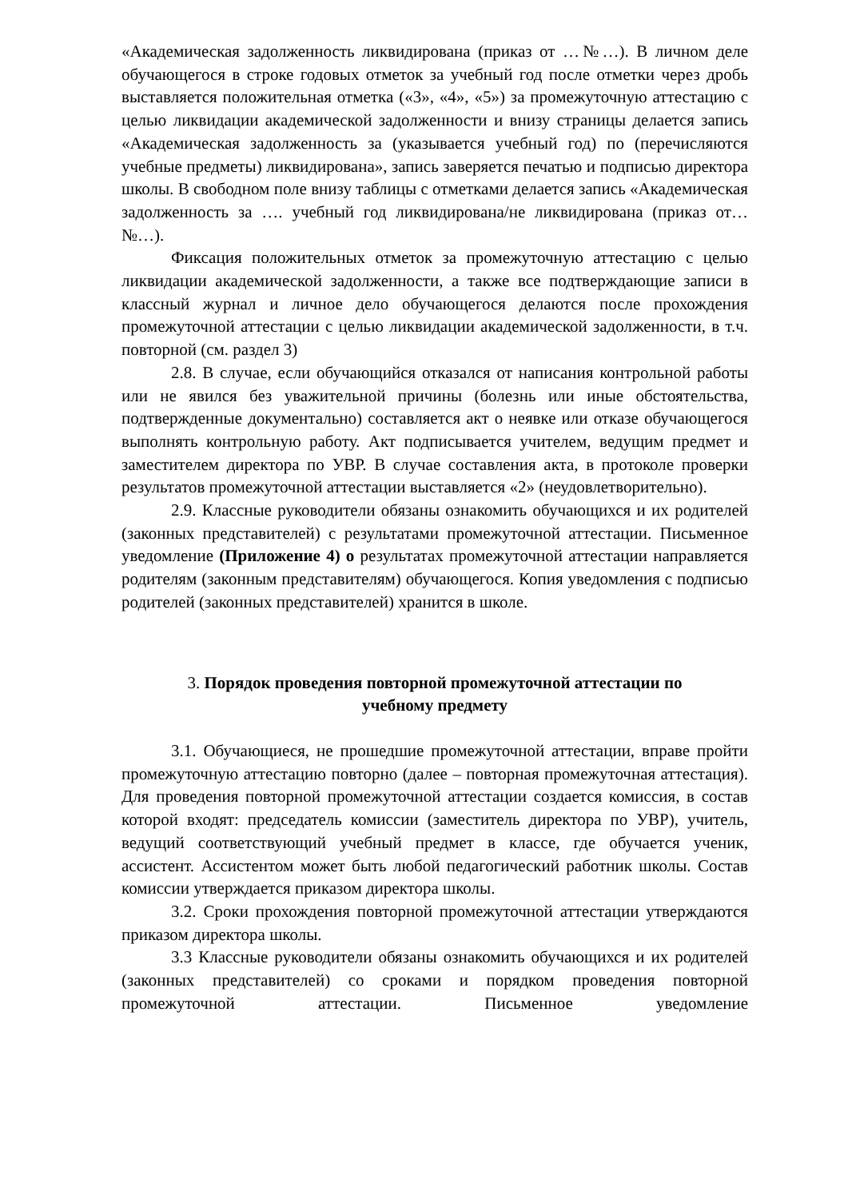«Академическая задолженность ликвидирована (приказ от …№…). В личном деле обучающегося в строке годовых отметок за учебный год после отметки через дробь выставляется положительная отметка («3», «4», «5») за промежуточную аттестацию с целью ликвидации академической задолженности и внизу страницы делается запись «Академическая задолженность за (указывается учебный год) по (перечисляются учебные предметы) ликвидирована», запись заверяется печатью и подписью директора школы. В свободном поле внизу таблицы с отметками делается запись «Академическая задолженность за …. учебный год ликвидирована/не ликвидирована (приказ от… №…).
Фиксация положительных отметок за промежуточную аттестацию с целью ликвидации академической задолженности, а также все подтверждающие записи в классный журнал и личное дело обучающегося делаются после прохождения промежуточной аттестации с целью ликвидации академической задолженности, в т.ч. повторной (см. раздел 3)
2.8. В случае, если обучающийся отказался от написания контрольной работы или не явился без уважительной причины (болезнь или иные обстоятельства, подтвержденные документально) составляется акт о неявке или отказе обучающегося выполнять контрольную работу. Акт подписывается учителем, ведущим предмет и заместителем директора по УВР. В случае составления акта, в протоколе проверки результатов промежуточной аттестации выставляется «2» (неудовлетворительно).
2.9. Классные руководители обязаны ознакомить обучающихся и их родителей (законных представителей) с результатами промежуточной аттестации. Письменное уведомление (Приложение 4) о результатах промежуточной аттестации направляется родителям (законным представителям) обучающегося. Копия уведомления с подписью родителей (законных представителей) хранится в школе.
3. Порядок проведения повторной промежуточной аттестации по учебному предмету
3.1. Обучающиеся, не прошедшие промежуточной аттестации, вправе пройти промежуточную аттестацию повторно (далее – повторная промежуточная аттестация). Для проведения повторной промежуточной аттестации создается комиссия, в состав которой входят: председатель комиссии (заместитель директора по УВР), учитель, ведущий соответствующий учебный предмет в классе, где обучается ученик, ассистент. Ассистентом может быть любой педагогический работник школы. Состав комиссии утверждается приказом директора школы.
3.2. Сроки прохождения повторной промежуточной аттестации утверждаются приказом директора школы.
3.3 Классные руководители обязаны ознакомить обучающихся и их родителей (законных представителей) со сроками и порядком проведения повторной промежуточной аттестации. Письменное уведомление